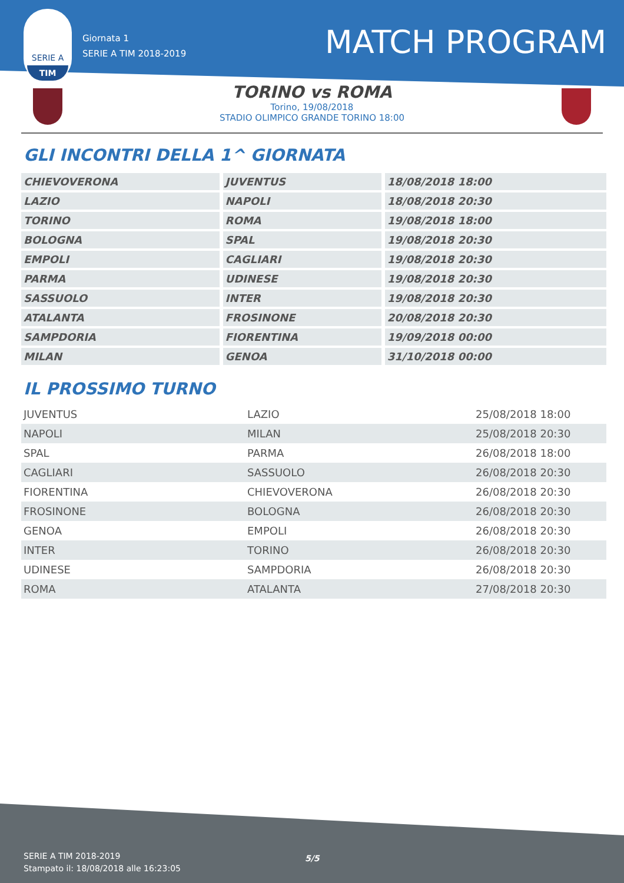SERIE A
TIM
Giornata 1
SERIE A TIM 2018-2019
MATCH PROGRAM
TORINO vs ROMA
Torino, 19/08/2018
STADIO OLIMPICO GRANDE TORINO 18:00
GLI INCONTRI DELLA 1^ GIORNATA
| CHIEVOVERONA | JUVENTUS | 18/08/2018 18:00 |
| LAZIO | NAPOLI | 18/08/2018 20:30 |
| TORINO | ROMA | 19/08/2018 18:00 |
| BOLOGNA | SPAL | 19/08/2018 20:30 |
| EMPOLI | CAGLIARI | 19/08/2018 20:30 |
| PARMA | UDINESE | 19/08/2018 20:30 |
| SASSUOLO | INTER | 19/08/2018 20:30 |
| ATALANTA | FROSINONE | 20/08/2018 20:30 |
| SAMPDORIA | FIORENTINA | 19/09/2018 00:00 |
| MILAN | GENOA | 31/10/2018 00:00 |
IL PROSSIMO TURNO
| JUVENTUS | LAZIO | 25/08/2018 18:00 |
| NAPOLI | MILAN | 25/08/2018 20:30 |
| SPAL | PARMA | 26/08/2018 18:00 |
| CAGLIARI | SASSUOLO | 26/08/2018 20:30 |
| FIORENTINA | CHIEVOVERONA | 26/08/2018 20:30 |
| FROSINONE | BOLOGNA | 26/08/2018 20:30 |
| GENOA | EMPOLI | 26/08/2018 20:30 |
| INTER | TORINO | 26/08/2018 20:30 |
| UDINESE | SAMPDORIA | 26/08/2018 20:30 |
| ROMA | ATALANTA | 27/08/2018 20:30 |
SERIE A TIM 2018-2019
Stampato il: 18/08/2018 alle 16:23:05
5/5